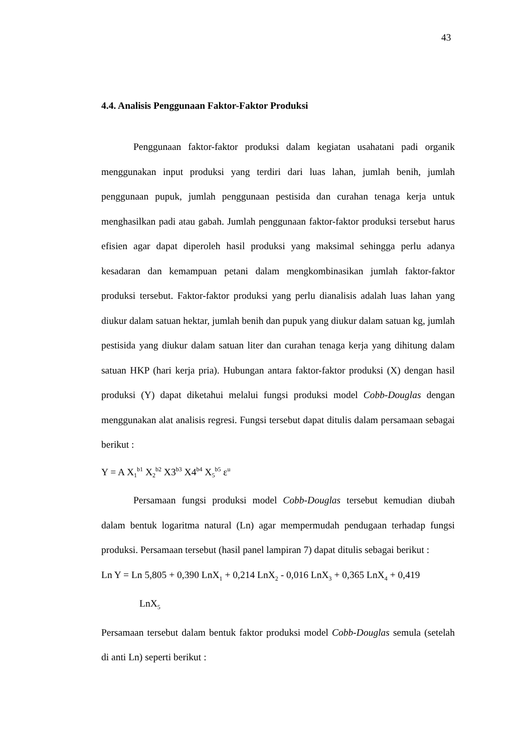43
4.4. Analisis Penggunaan Faktor-Faktor Produksi
Penggunaan faktor-faktor produksi dalam kegiatan usahatani padi organik menggunakan input produksi yang terdiri dari luas lahan, jumlah benih, jumlah penggunaan pupuk, jumlah penggunaan pestisida dan curahan tenaga kerja untuk menghasilkan padi atau gabah. Jumlah penggunaan faktor-faktor produksi tersebut harus efisien agar dapat diperoleh hasil produksi yang maksimal sehingga perlu adanya kesadaran dan kemampuan petani dalam mengkombinasikan jumlah faktor-faktor produksi tersebut. Faktor-faktor produksi yang perlu dianalisis adalah luas lahan yang diukur dalam satuan hektar, jumlah benih dan pupuk yang diukur dalam satuan kg, jumlah pestisida yang diukur dalam satuan liter dan curahan tenaga kerja yang dihitung dalam satuan HKP (hari kerja pria). Hubungan antara faktor-faktor produksi (X) dengan hasil produksi (Y) dapat diketahui melalui fungsi produksi model Cobb-Douglas dengan menggunakan alat analisis regresi. Fungsi tersebut dapat ditulis dalam persamaan sebagai berikut :
Y = A X<sub>1</sub><sup>b1</sup> X<sub>2</sub><sup>b2</sup> X3<sup>b3</sup> X4<sup>b4</sup> X<sub>5</sub><sup>b5</sup> ε<sup>u</sup>
Persamaan fungsi produksi model Cobb-Douglas tersebut kemudian diubah dalam bentuk logaritma natural (Ln) agar mempermudah pendugaan terhadap fungsi produksi. Persamaan tersebut (hasil panel lampiran 7) dapat ditulis sebagai berikut :
Ln Y = Ln 5,805 + 0,390 LnX<sub>1</sub> + 0,214 LnX<sub>2</sub> - 0,016 LnX<sub>3</sub> + 0,365 LnX<sub>4</sub> + 0,419
LnX<sub>5</sub>
Persamaan tersebut dalam bentuk faktor produksi model Cobb-Douglas semula (setelah di anti Ln) seperti berikut :